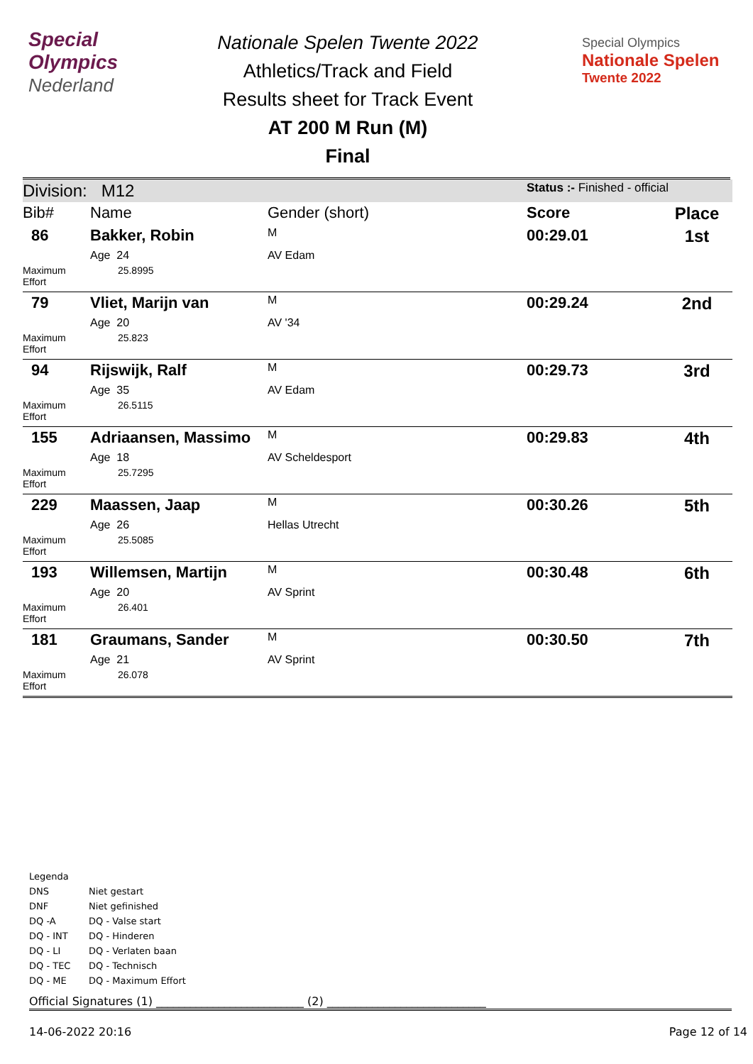Special
Olympics
Nederland
Nationale Spelen Twente 2022
Athletics/Track and Field
Results sheet for Track Event
AT 200 M Run (M)
Final
Special Olympics
Nationale Spelen
Twente 2022
| Division: M12 | | | Status :- Finished - official | |
| Bib# | Name | Gender (short) | Score | Place |
| 86 | Bakker, Robin | M | 00:29.01 | 1st |
| | Age 24 | AV Edam | | |
| Maximum Effort | 25.8995 | | | |
| 79 | Vliet, Marijn van | M | 00:29.24 | 2nd |
| | Age 20 | AV '34 | | |
| Maximum Effort | 25.823 | | | |
| 94 | Rijswijk, Ralf | M | 00:29.73 | 3rd |
| | Age 35 | AV Edam | | |
| Maximum Effort | 26.5115 | | | |
| 155 | Adriaansen, Massimo | M | 00:29.83 | 4th |
| | Age 18 | AV Scheldesport | | |
| Maximum Effort | 25.7295 | | | |
| 229 | Maassen, Jaap | M | 00:30.26 | 5th |
| | Age 26 | Hellas Utrecht | | |
| Maximum Effort | 25.5085 | | | |
| 193 | Willemsen, Martijn | M | 00:30.48 | 6th |
| | Age 20 | AV Sprint | | |
| Maximum Effort | 26.401 | | | |
| 181 | Graumans, Sander | M | 00:30.50 | 7th |
| | Age 21 | AV Sprint | | |
| Maximum Effort | 26.078 | | | |
Legenda
DNS Niet gestart
DNF Niet gefinished
DQ -A DQ - Valse start
DQ - INT DQ - Hinderen
DQ - LI DQ - Verlaten baan
DQ - TEC DQ - Technisch
DQ - ME DQ - Maximum Effort
Official Signatures (1) __________________________ (2) ____________________________
14-06-2022 20:16 Page 12 of 14